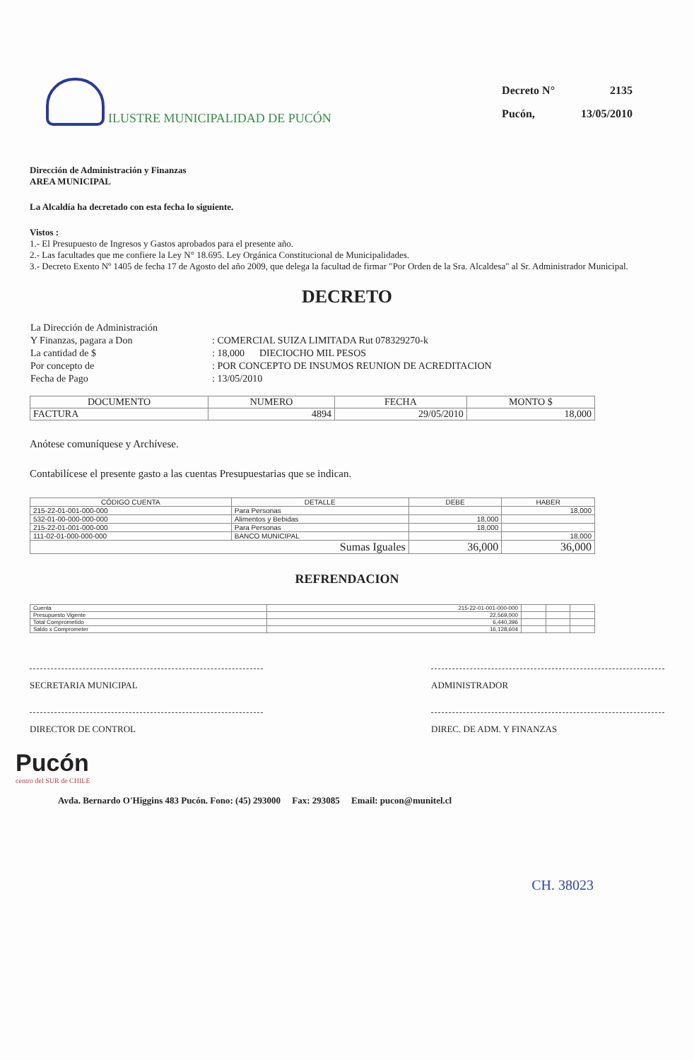ILUSTRE MUNICIPALIDAD DE PUCÓN
| Decreto N° | 2135 |
| Pucón, | 13/05/2010 |
Dirección de Administración y Finanzas
AREA MUNICIPAL
La Alcaldía ha decretado con esta fecha lo siguiente.
Vistos :
1.- El Presupuesto de Ingresos y Gastos aprobados para el presente año.
2.- Las facultades que me confiere la Ley N° 18.695. Ley Orgánica Constitucional de Municipalidades.
3.- Decreto Exento Nº 1405 de fecha 17 de Agosto del año 2009, que delega la facultad de firmar "Por Orden de la Sra. Alcaldesa" al Sr. Administrador Municipal.
DECRETO
| La Dirección de Administración | |
| Y Finanzas, pagara a Don | : COMERCIAL SUIZA LIMITADA Rut 078329270-k |
| La cantidad de $ | : 18,000 DIECIOCHO MIL PESOS |
| Por concepto de | : POR CONCEPTO DE INSUMOS REUNION DE ACREDITACION |
| Fecha de Pago | : 13/05/2010 |
| DOCUMENTO | NUMERO | FECHA | MONTO $ |
| --- | --- | --- | --- |
| FACTURA | 4894 | 29/05/2010 | 18,000 |
Anótese comuníquese y Archívese.
Contabilícese el presente gasto a las cuentas Presupuestarias que se indican.
| CÓDIGO CUENTA | DETALLE | DEBE | HABER |
| --- | --- | --- | --- |
| 215-22-01-001-000-000 | Para Personas | | 18,000 |
| 532-01-00-000-000-000 | Alimentos y Bebidas | 18,000 | |
| 215-22-01-001-000-000 | Para Personas | 18,000 | |
| 111-02-01-000-000-000 | BANCO MUNICIPAL | | 18,000 |
| Sumas Iguales | | 36,000 | 36,000 |
REFRENDACION
| Cuenta | 215-22-01-001-000-000 | | | |
| Presupuesto Vigente | 22,569,000 | | | |
| Total Comprometido | 6,440,396 | | | |
| Saldo x Comprometer | 16,128,604 | | | |
SECRETARIA MUNICIPAL ADMINISTRADOR
DIRECTOR DE CONTROL DIREC. DE ADM. Y FINANZAS
Pucón
centro del SUR de CHILE
Avda. Bernardo O'Higgins 483 Pucón. Fono: (45) 293000 Fax: 293085 Email: pucon@munitel.cl
CH. 38023